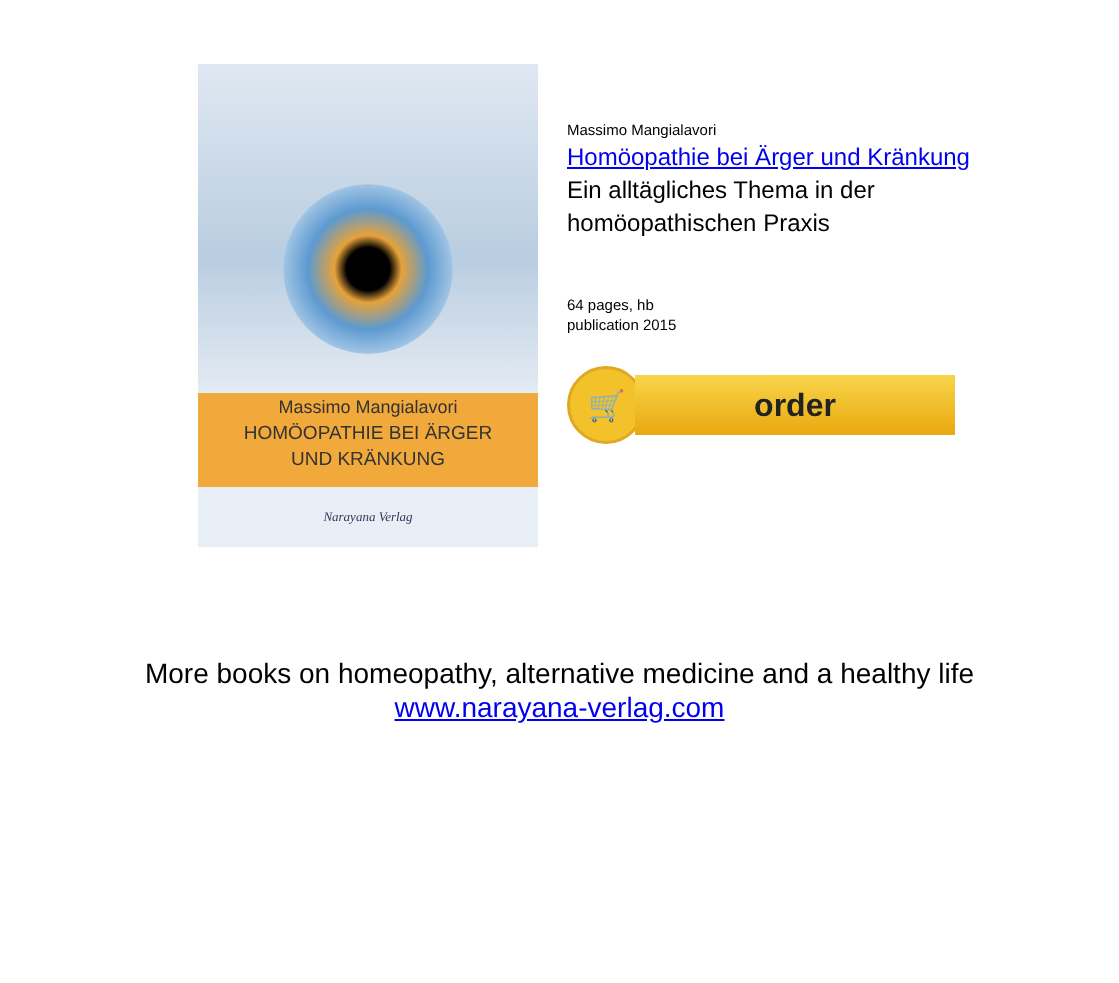Massimo Mangialavori
HOMÖOPATHIE BEI ÄRGER
UND KRÄNKUNG
Narayana Verlag
Massimo Mangialavori
Homöopathie bei Ärger und Kränkung
Ein alltägliches Thema in der
homöopathischen Praxis
64 pages, hb
publication 2015
🛒
order
More books on homeopathy, alternative medicine and a healthy life
www.narayana-verlag.com